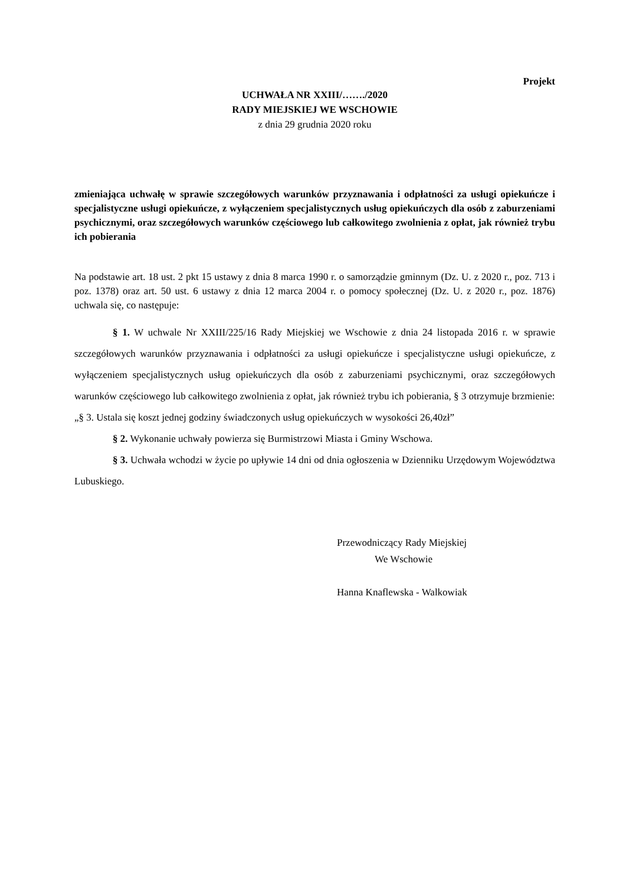Projekt
UCHWAŁA NR XXIII/……./2020
RADY MIEJSKIEJ WE WSCHOWIE
z dnia 29 grudnia 2020 roku
zmieniająca uchwałę w sprawie szczegółowych warunków przyznawania i odpłatności za usługi opiekuńcze i specjalistyczne usługi opiekuńcze, z wyłączeniem specjalistycznych usług opiekuńczych dla osób z zaburzeniami psychicznymi, oraz szczegółowych warunków częściowego lub całkowitego zwolnienia z opłat, jak również trybu ich pobierania
Na podstawie art. 18 ust. 2 pkt 15 ustawy z dnia 8 marca 1990 r. o samorządzie gminnym (Dz. U. z 2020 r., poz. 713 i poz. 1378) oraz art. 50 ust. 6 ustawy z dnia 12 marca 2004 r. o pomocy społecznej (Dz. U. z 2020 r., poz. 1876) uchwala się, co następuje:
§ 1. W uchwale Nr XXIII/225/16 Rady Miejskiej we Wschowie z dnia 24 listopada 2016 r. w sprawie szczegółowych warunków przyznawania i odpłatności za usługi opiekuńcze i specjalistyczne usługi opiekuńcze, z wyłączeniem specjalistycznych usług opiekuńczych dla osób z zaburzeniami psychicznymi, oraz szczegółowych warunków częściowego lub całkowitego zwolnienia z opłat, jak również trybu ich pobierania, § 3 otrzymuje brzmienie:
„§ 3. Ustala się koszt jednej godziny świadczonych usług opiekuńczych w wysokości 26,40zł”
§ 2. Wykonanie uchwały powierza się Burmistrzowi Miasta i Gminy Wschowa.
§ 3. Uchwała wchodzi w życie po upływie 14 dni od dnia ogłoszenia w Dzienniku Urzędowym Województwa Lubuskiego.
Przewodniczący Rady Miejskiej
We Wschowie
Hanna Knaflewska - Walkowiak